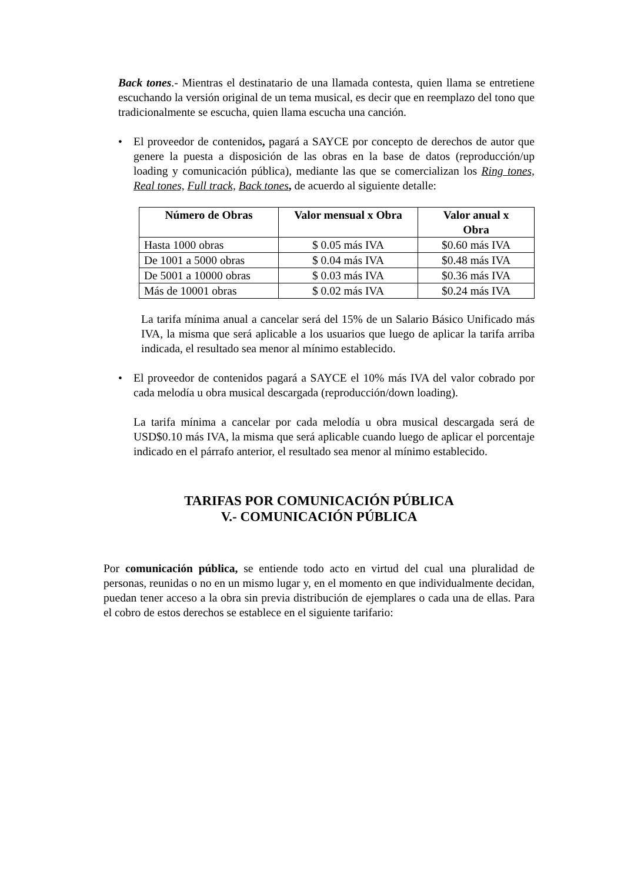Back tones.- Mientras el destinatario de una llamada contesta, quien llama se entretiene escuchando la versión original de un tema musical, es decir que en reemplazo del tono que tradicionalmente se escucha, quien llama escucha una canción.
• El proveedor de contenidos, pagará a SAYCE por concepto de derechos de autor que genere la puesta a disposición de las obras en la base de datos (reproducción/up loading y comunicación pública), mediante las que se comercializan los Ring tones, Real tones, Full track, Back tones, de acuerdo al siguiente detalle:
| Número de Obras | Valor mensual x Obra | Valor anual x Obra |
| --- | --- | --- |
| Hasta 1000 obras | $ 0.05 más IVA | $0.60 más IVA |
| De 1001 a 5000 obras | $ 0.04 más IVA | $0.48 más IVA |
| De 5001 a 10000 obras | $ 0.03 más IVA | $0.36 más IVA |
| Más de 10001 obras | $ 0.02 más IVA | $0.24 más IVA |
La tarifa mínima anual a cancelar será del 15% de un Salario Básico Unificado más IVA, la misma que será aplicable a los usuarios que luego de aplicar la tarifa arriba indicada, el resultado sea menor al mínimo establecido.
• El proveedor de contenidos pagará a SAYCE el 10% más IVA del valor cobrado por cada melodía u obra musical descargada (reproducción/down loading).
La tarifa mínima a cancelar por cada melodía u obra musical descargada será de USD$0.10 más IVA, la misma que será aplicable cuando luego de aplicar el porcentaje indicado en el párrafo anterior, el resultado sea menor al mínimo establecido.
TARIFAS POR COMUNICACIÓN PÚBLICA
V.- COMUNICACIÓN PÚBLICA
Por comunicación pública, se entiende todo acto en virtud del cual una pluralidad de personas, reunidas o no en un mismo lugar y, en el momento en que individualmente decidan, puedan tener acceso a la obra sin previa distribución de ejemplares o cada una de ellas. Para el cobro de estos derechos se establece en el siguiente tarifario: